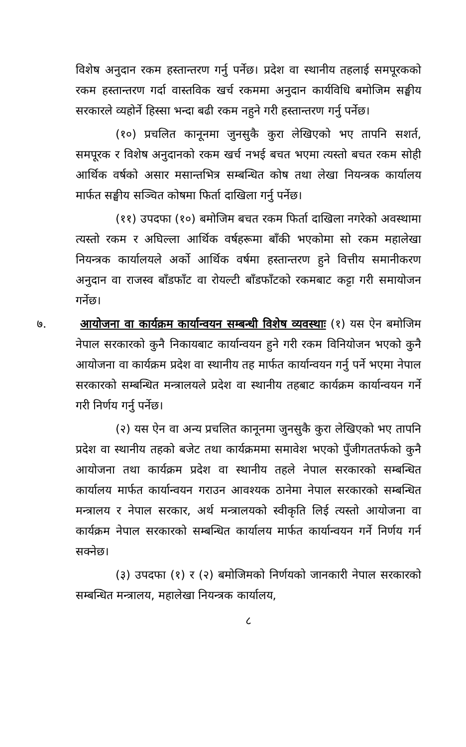विशेष अनुदान रकम हस्तान्तरण गर्नु पर्नेछ। प्रदेश वा स्थानीय तहलाई समपूरकको रकम हस्तान्तरण गर्दा वास्तविक खर्च रकममा अनुदान कार्यविधि बमोजिम सङ्घीय सरकारले व्यहोर्ने हिस्सा भन्दा बढी रकम नहुने गरी हस्तान्तरण गर्नु पर्नेछ।
(१०) प्रचलित कानूनमा जुनसुकै कुरा लेखिएको भए तापनि सशर्त, समपूरक र विशेष अनुदानको रकम खर्च नभई बचत भएमा त्यस्तो बचत रकम सोही आर्थिक वर्षको असार मसान्तभित्र सम्बन्धित कोष तथा लेखा नियन्त्रक कार्यालय मार्फत सङ्घीय सञ्चित कोषमा फिर्ता दाखिला गर्नु पर्नेछ।
(११) उपदफा (१०) बमोजिम बचत रकम फिर्ता दाखिला नगरेको अवस्थामा त्यस्तो रकम र अघिल्ला आर्थिक वर्षहरूमा बाँकी भएकोमा सो रकम महालेखा नियन्त्रक कार्यालयले अर्को आर्थिक वर्षमा हस्तान्तरण हुने वित्तीय समानीकरण अनुदान वा राजस्व बाँडफाँट वा रोयल्टी बाँडफाँटको रकमबाट कट्टा गरी समायोजन गर्नेछ।
७. आयोजना वा कार्यक्रम कार्यान्वयन सम्बन्धी विशेष व्यवस्थाः (१) यस ऐन बमोजिम नेपाल सरकारको कुनै निकायबाट कार्यान्वयन हुने गरी रकम विनियोजन भएको कुनै आयोजना वा कार्यक्रम प्रदेश वा स्थानीय तह मार्फत कार्यान्वयन गर्नु पर्ने भएमा नेपाल सरकारको सम्बन्धित मन्त्रालयले प्रदेश वा स्थानीय तहबाट कार्यक्रम कार्यान्वयन गर्ने गरी निर्णय गर्नु पर्नेछ।
(२) यस ऐन वा अन्य प्रचलित कानूनमा जुनसुकै कुरा लेखिएको भए तापनि प्रदेश वा स्थानीय तहको बजेट तथा कार्यक्रममा समावेश भएको पुँजीगततर्फको कुनै आयोजना तथा कार्यक्रम प्रदेश वा स्थानीय तहले नेपाल सरकारको सम्बन्धित कार्यालय मार्फत कार्यान्वयन गराउन आवश्यक ठानेमा नेपाल सरकारको सम्बन्धित मन्त्रालय र नेपाल सरकार, अर्थ मन्त्रालयको स्वीकृति लिई त्यस्तो आयोजना वा कार्यक्रम नेपाल सरकारको सम्बन्धित कार्यालय मार्फत कार्यान्वयन गर्ने निर्णय गर्न सक्नेछ।
(३) उपदफा (१) र (२) बमोजिमको निर्णयको जानकारी नेपाल सरकारको सम्बन्धित मन्त्रालय, महालेखा नियन्त्रक कार्यालय,
८